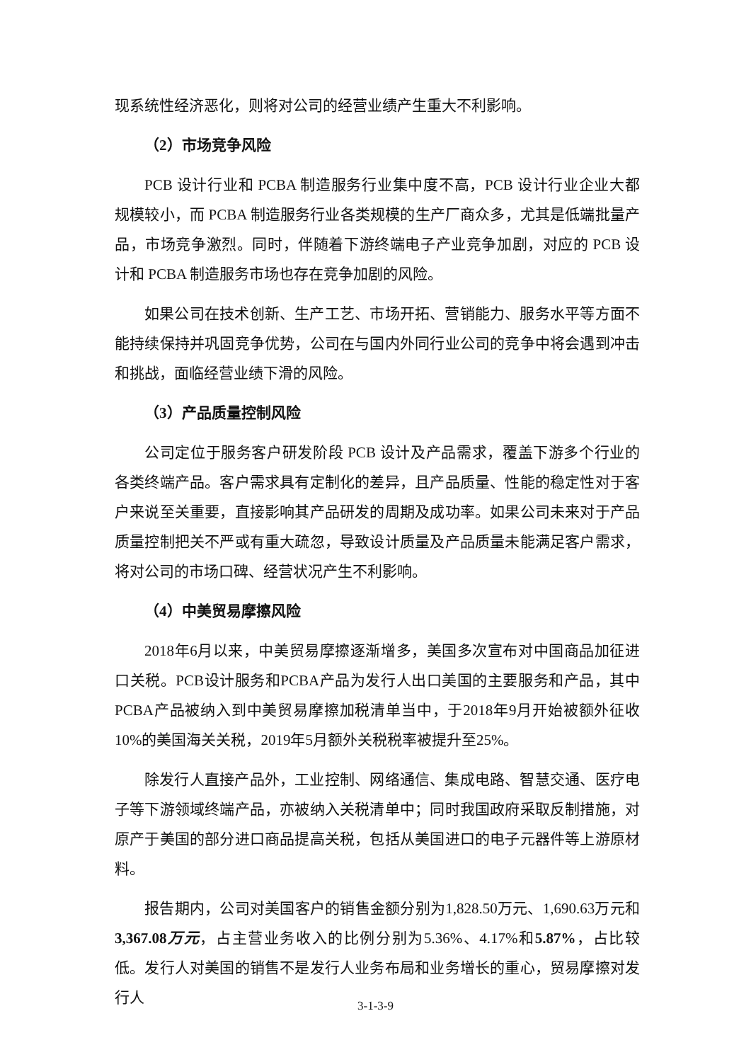现系统性经济恶化，则将对公司的经营业绩产生重大不利影响。
（2）市场竞争风险
PCB 设计行业和 PCBA 制造服务行业集中度不高，PCB 设计行业企业大都规模较小，而 PCBA 制造服务行业各类规模的生产厂商众多，尤其是低端批量产品，市场竞争激烈。同时，伴随着下游终端电子产业竞争加剧，对应的 PCB 设计和 PCBA 制造服务市场也存在竞争加剧的风险。
如果公司在技术创新、生产工艺、市场开拓、营销能力、服务水平等方面不能持续保持并巩固竞争优势，公司在与国内外同行业公司的竞争中将会遇到冲击和挑战，面临经营业绩下滑的风险。
（3）产品质量控制风险
公司定位于服务客户研发阶段 PCB 设计及产品需求，覆盖下游多个行业的各类终端产品。客户需求具有定制化的差异，且产品质量、性能的稳定性对于客户来说至关重要，直接影响其产品研发的周期及成功率。如果公司未来对于产品质量控制把关不严或有重大疏忽，导致设计质量及产品质量未能满足客户需求，将对公司的市场口碑、经营状况产生不利影响。
（4）中美贸易摩擦风险
2018年6月以来，中美贸易摩擦逐渐增多，美国多次宣布对中国商品加征进口关税。PCB设计服务和PCBA产品为发行人出口美国的主要服务和产品，其中PCBA产品被纳入到中美贸易摩擦加税清单当中，于2018年9月开始被额外征收10%的美国海关关税，2019年5月额外关税税率被提升至25%。
除发行人直接产品外，工业控制、网络通信、集成电路、智慧交通、医疗电子等下游领域终端产品，亦被纳入关税清单中；同时我国政府采取反制措施，对原产于美国的部分进口商品提高关税，包括从美国进口的电子元器件等上游原材料。
报告期内，公司对美国客户的销售金额分别为1,828.50万元、1,690.63万元和3,367.08万元，占主营业务收入的比例分别为5.36%、4.17%和5.87%，占比较低。发行人对美国的销售不是发行人业务布局和业务增长的重心，贸易摩擦对发行人
3-1-3-9